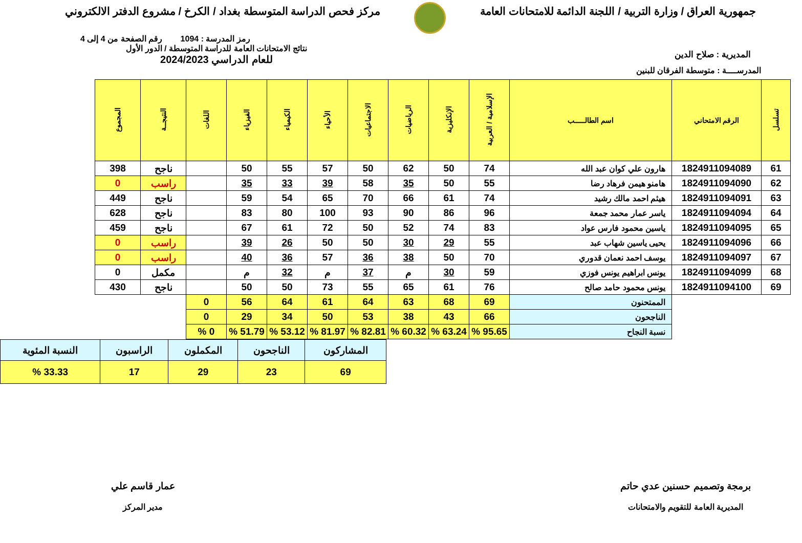جمهورية العراق / وزارة التربية / اللجنة الدائمة للامتحانات العامة
مركز فحص الدراسة المتوسطة بغداد / الكرخ / مشروع الدفتر الالكتروني
المديرية : صلاح الدين
رمز المدرسة : 1094 رقم الصفحة من 4 إلى 4
نتائج الامتحانات العامة للدراسة المتوسطة / الدور الأول
للعام الدراسي 2024/2023
المدرســــة : متوسطة الفرقان للبنين
| تسلسل | الرقم الامتحاني | اسم الطالـــــب | الإسلامية / العربية | الإنكليزية | الرياضيات | الاجتماعيات | الأحياء | الكيمياء | الفيزياء | اللغات | النتيجــة | المجموع |
| --- | --- | --- | --- | --- | --- | --- | --- | --- | --- | --- | --- | --- |
| 61 | 1824911094089 | هارون علي كوان عبد الله | 74 | 50 | 62 | 50 | 57 | 55 | 50 | | ناجح | 398 |
| 62 | 1824911094090 | هامنو هيمن فرهاد رضا | 55 | 50 | 35 | 58 | 39 | 33 | 35 | | راسب | 0 |
| 63 | 1824911094091 | هيثم احمد مالك رشيد | 74 | 61 | 66 | 70 | 65 | 54 | 59 | | ناجح | 449 |
| 64 | 1824911094094 | ياسر عمار محمد جمعة | 96 | 86 | 90 | 93 | 100 | 80 | 83 | | ناجح | 628 |
| 65 | 1824911094095 | ياسين محمود فارس عواد | 83 | 74 | 52 | 50 | 72 | 61 | 67 | | ناجح | 459 |
| 66 | 1824911094096 | يحيى ياسين شهاب عبد | 55 | 29 | 30 | 50 | 50 | 26 | 39 | | راسب | 0 |
| 67 | 1824911094097 | يوسف احمد نعمان قدوري | 70 | 50 | 38 | 36 | 57 | 36 | 40 | | راسب | 0 |
| 68 | 1824911094099 | يونس ابراهيم يونس فوزي | 59 | 30 | م | 37 | م | 32 | م | | مكمل | 0 |
| 69 | 1824911094100 | يونس محمود حامد صالح | 76 | 61 | 65 | 55 | 73 | 50 | 50 | | ناجح | 430 |
| | | الممتحنون | 69 | 68 | 63 | 64 | 61 | 64 | 56 | 0 | | |
| | | الناجحون | 66 | 43 | 38 | 53 | 50 | 34 | 29 | 0 | | |
| | | نسبة النجاح | 95.65 % | 63.24 % | 60.32 % | 82.81 % | 81.97 % | 53.12 % | 51.79 % | 0 % | | |
| المشاركون | الناجحون | المكملون | الراسبون | النسبة المئوية |
| 69 | 23 | 29 | 17 | 33.33 % |
برمجة وتصميم حسنين عدي حاتم
المديرية العامة للتقويم والامتحانات
عمار قاسم علي
مدير المركز